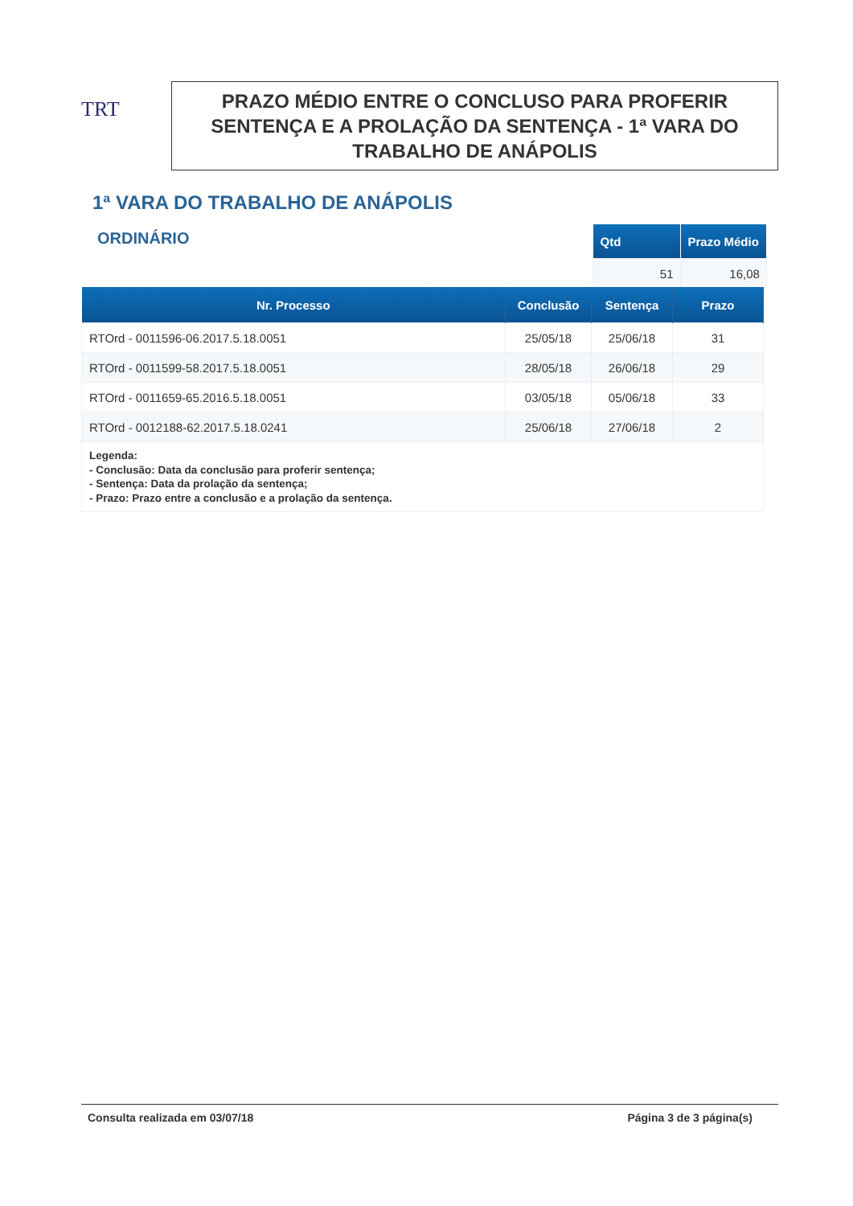TRT
PRAZO MÉDIO ENTRE O CONCLUSO PARA PROFERIR SENTENÇA E A PROLAÇÃO DA SENTENÇA - 1ª VARA DO TRABALHO DE ANÁPOLIS
1ª VARA DO TRABALHO DE ANÁPOLIS
ORDINÁRIO
| Qtd | Prazo Médio |
| --- | --- |
| 51 | 16,08 |
| Nr. Processo | Conclusão | Sentença | Prazo |
| --- | --- | --- | --- |
| RTOrd - 0011596-06.2017.5.18.0051 | 25/05/18 | 25/06/18 | 31 |
| RTOrd - 0011599-58.2017.5.18.0051 | 28/05/18 | 26/06/18 | 29 |
| RTOrd - 0011659-65.2016.5.18.0051 | 03/05/18 | 05/06/18 | 33 |
| RTOrd - 0012188-62.2017.5.18.0241 | 25/06/18 | 27/06/18 | 2 |
| Legenda: - Conclusão: Data da conclusão para proferir sentença; - Sentença: Data da prolação da sentença; - Prazo: Prazo entre a conclusão e a prolação da sentença. | | | |
Consulta realizada em 03/07/18 Página 3 de 3 página(s)